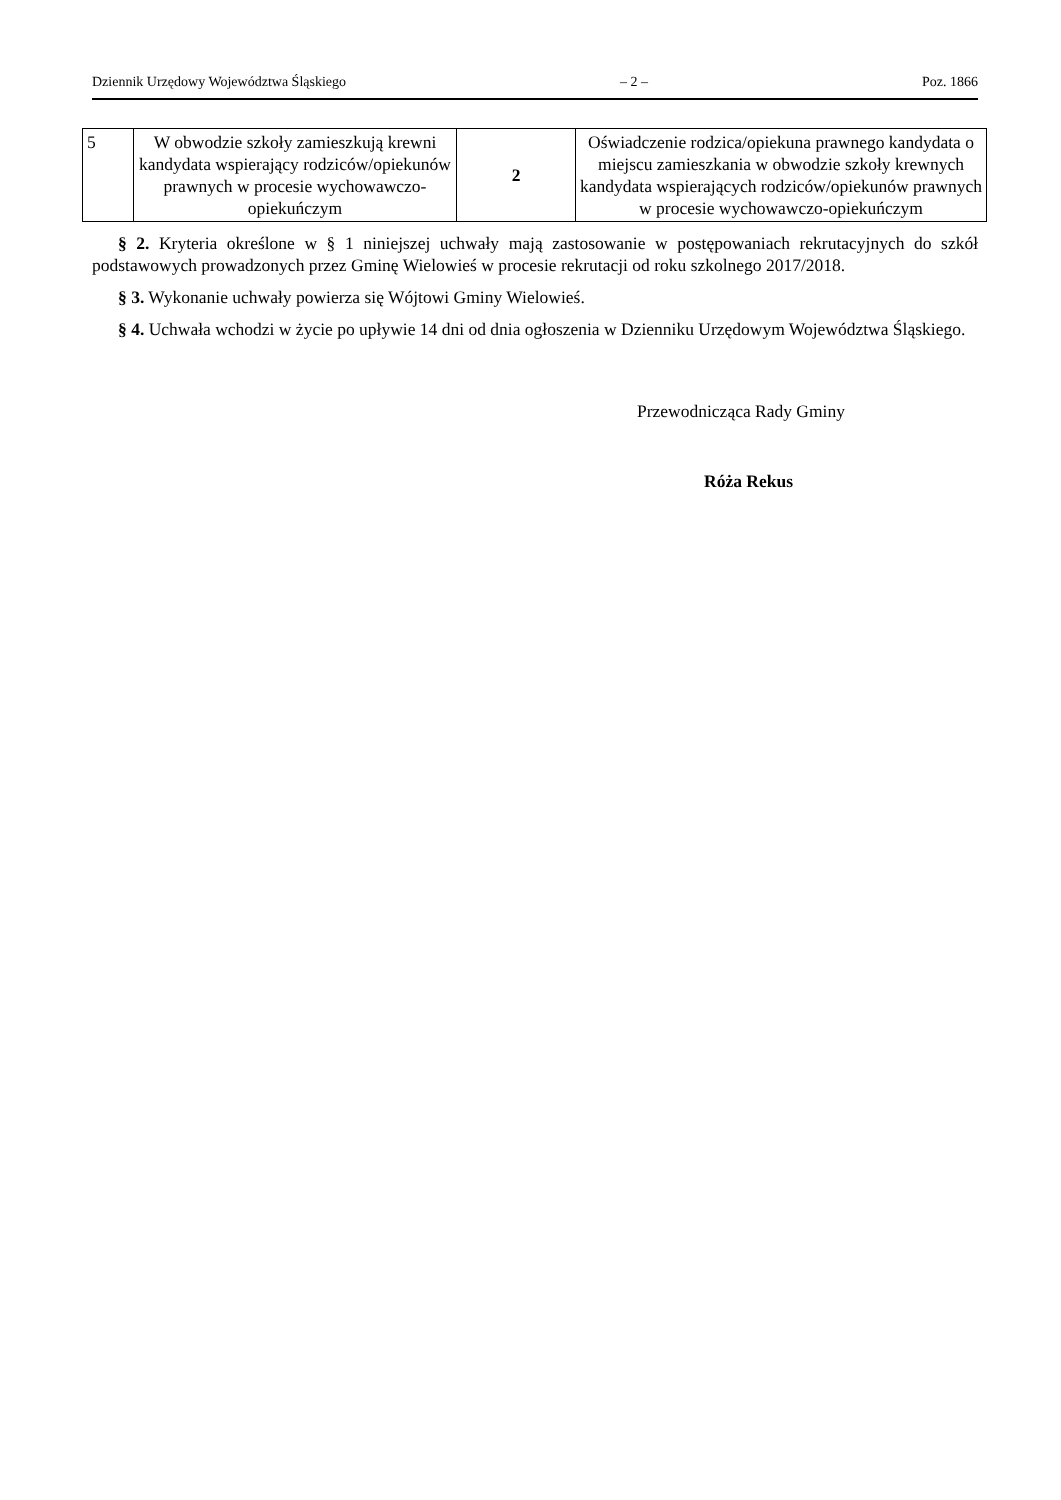Dziennik Urzędowy Województwa Śląskiego – 2 – Poz. 1866
| 5 | W obwodzie szkoły zamieszkują krewni kandydata wspierający rodziców/opiekunów prawnych w procesie wychowawczo-opiekuńczym | 2 | Oświadczenie rodzica/opiekuna prawnego kandydata o miejscu zamieszkania w obwodzie szkoły krewnych kandydata wspierających rodziców/opiekunów prawnych w procesie wychowawczo-opiekuńczym |
§ 2. Kryteria określone w § 1 niniejszej uchwały mają zastosowanie w postępowaniach rekrutacyjnych do szkół podstawowych prowadzonych przez Gminę Wielowieś w procesie rekrutacji od roku szkolnego 2017/2018.
§ 3. Wykonanie uchwały powierza się Wójtowi Gminy Wielowieś.
§ 4. Uchwała wchodzi w życie po upływie 14 dni od dnia ogłoszenia w Dzienniku Urzędowym Województwa Śląskiego.
Przewodnicząca Rady Gminy
Róża Rekus